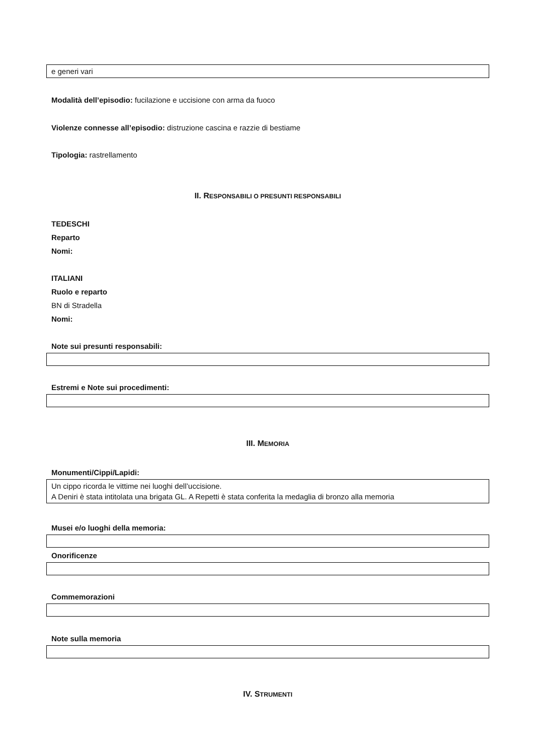e generi vari
Modalità dell’episodio: fucilazione e uccisione con arma da fuoco
Violenze connesse all’episodio: distruzione cascina e razzie di bestiame
Tipologia: rastrellamento
II. RESPONSABILI O PRESUNTI RESPONSABILI
TEDESCHI
Reparto
Nomi:
ITALIANI
Ruolo e reparto
BN di Stradella
Nomi:
Note sui presunti responsabili:
Estremi e Note sui procedimenti:
III. MEMORIA
Monumenti/Cippi/Lapidi:
Un cippo ricorda le vittime nei luoghi dell’uccisione.
A Deniri è stata intitolata una brigata GL. A Repetti è stata conferita la medaglia di bronzo alla memoria
Musei e/o luoghi della memoria:
Onorificenze
Commemorazioni
Note sulla memoria
IV. STRUMENTI